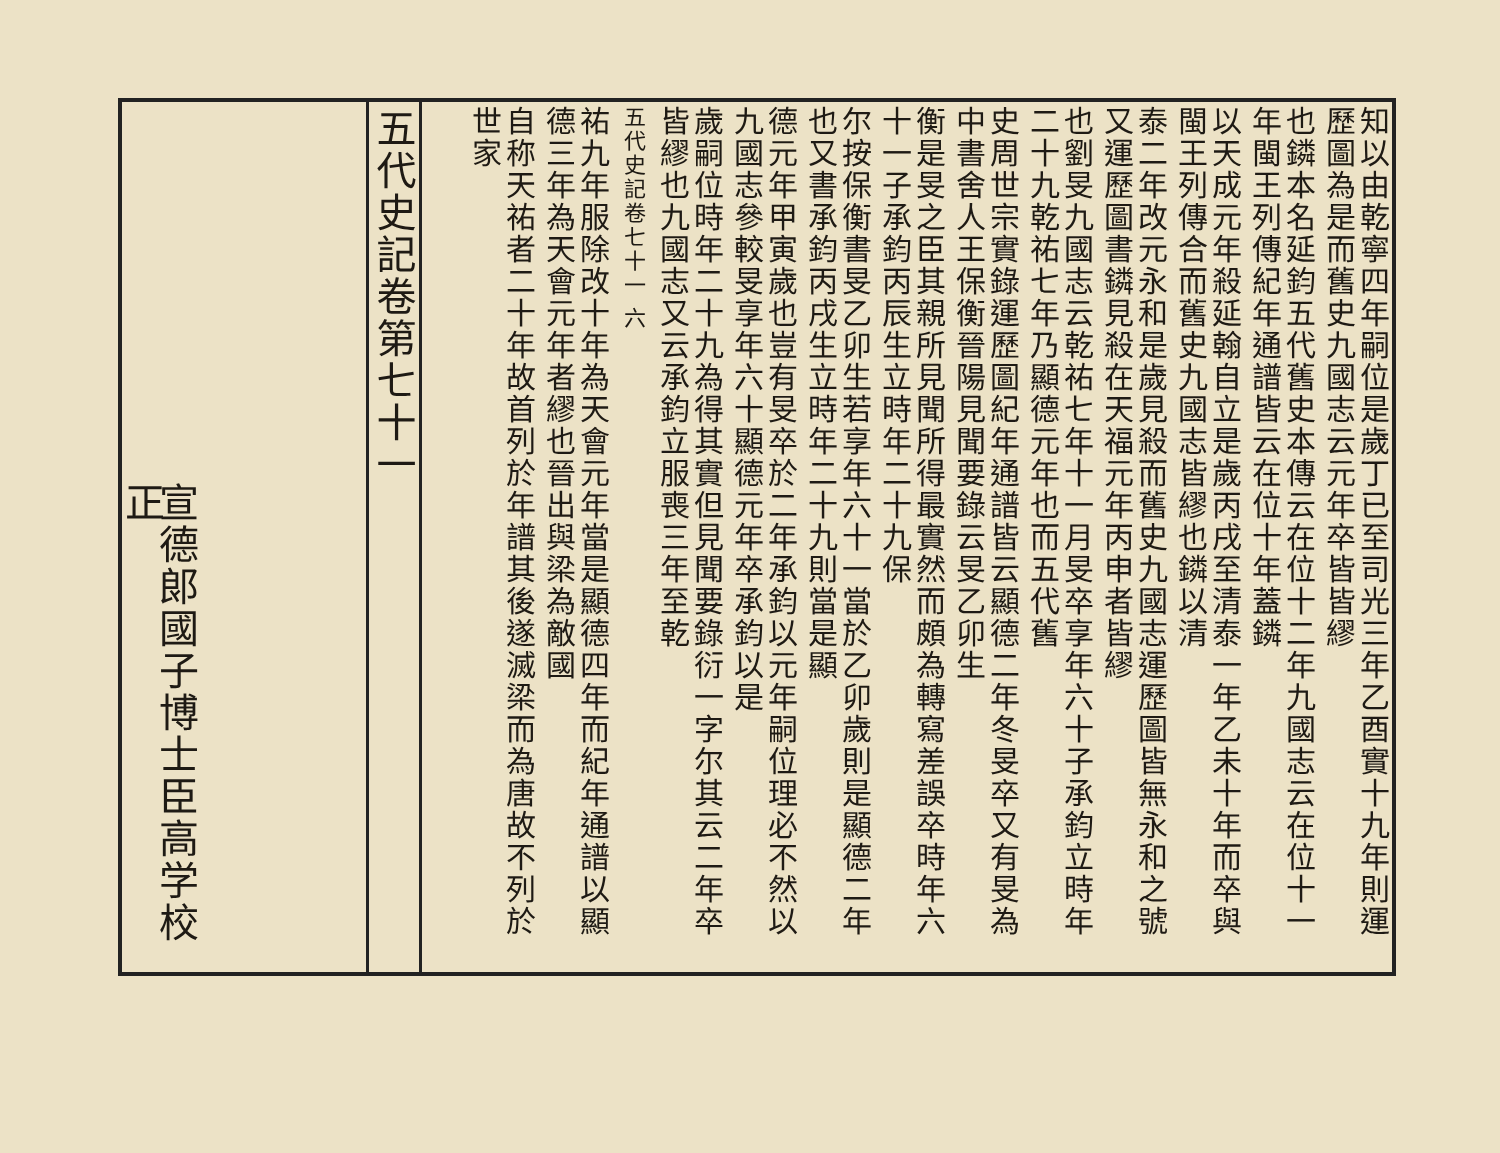知以由乾寧四年嗣位是歲丁已至司光三年乙酉實十九年則運歷圖為是而舊史九國志云元年卒皆皆繆
也鏻本名延鈞五代舊史本傳云在位十二年九國志云在位十一年閩王列傳紀年通譜皆云在位十年蓋鏻
以天成元年殺延翰自立是歲丙戌至清泰一年乙未十年而卒與閩王列傳合而舊史九國志皆繆也鏻以清
泰二年改元永和是歲見殺而舊史九國志運歷圖皆無永和之號又運歷圖書鏻見殺在天福元年丙申者皆繆
也劉旻九國志云乾祐七年十一月旻卒享年六十子承鈞立時年二十九乾祐七年乃顯德元年也而五代舊
史周世宗實錄運歷圖紀年通譜皆云顯德二年冬旻卒又有旻為中書舍人王保衡晉陽見聞要錄云旻乙卯生
衡是旻之臣其親所見聞所得最實然而頗為轉寫差誤卒時年六十一子承鈞丙辰生立時年二十九保
尔按保衡書旻乙卯生若享年六十一當於乙卯歲則是顯德二年也又書承鈞丙戌生立時年二十九則當是顯
德元年甲寅歲也豈有旻卒於二年承鈞以元年嗣位理必不然以九國志參較旻享年六十顯德元年卒承鈞以是
歲嗣位時年二十九為得其實但見聞要錄衍一字尔其云二年卒皆繆也九國志又云承鈞立服喪三年至乾
五代史記卷七十一 六
祐九年服除改十年為天會元年當是顯德四年而紀年通譜以顯德三年為天會元年者繆也晉出與梁為敵國
自称天祐者二十年故首列於年譜其後遂滅梁而為唐故不列於世家
五代史記卷第七十一
宣德郎國子博士臣高学校正